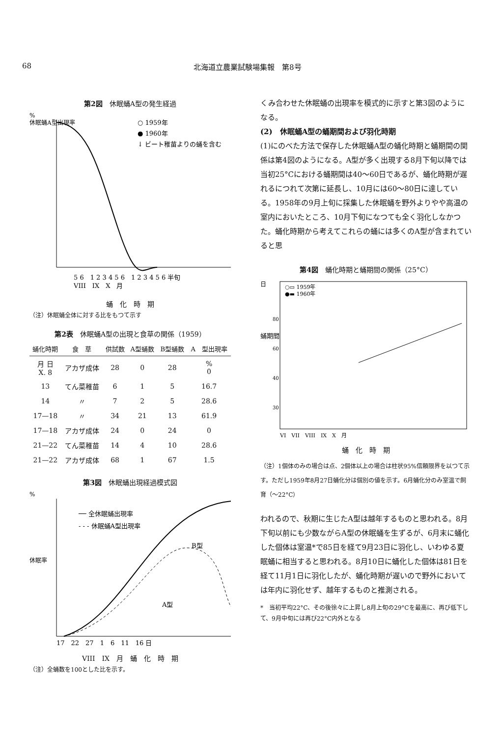68 北海道立農業試験場集報　第8号
第2図　休眠蛹A型の発生経過
%
休眠蛹A型出現率
○ 1959年
● 1960年
↓ ビート稚苗よりの蛹を含む
5 6　1 2 3 4 5 6　1 2 3 4 5 6 半旬
VIII　IX　X　月
蛹　化　時　期
（注）休眠蛹全体に対する比をもつて示す
第2表　休眠蛹A型の出現と食草の関係（1959）
| 蛹化時期 | 食 草 | 供試数 | A型蛹数 | B型蛹数 | A 型出現率 |
| --- | --- | --- | --- | --- | --- |
| 月 日 X. 8 | アカザ成体 | 28 | 0 | 28 | % 0 |
| 13 | てん菜稚苗 | 6 | 1 | 5 | 16.7 |
| 14 | 〃 | 7 | 2 | 5 | 28.6 |
| 17—18 | 〃 | 34 | 21 | 13 | 61.9 |
| 17—18 | アカザ成体 | 24 | 0 | 24 | 0 |
| 21—22 | てん菜稚苗 | 14 | 4 | 10 | 28.6 |
| 21—22 | アカザ成体 | 68 | 1 | 67 | 1.5 |
第3図　休眠蛹出現経過模式図
%
休眠率
── 全休眠蛹出現率
- - - 休眠蛹A型出現率
B型
A型
17　22　27　1　6　11　16 日
VIII　IX　月　蛹　化　時　期
（注）全蛹数を100とした比を示す。
くみ合わせた休眠蛹の出現率を模式的に示すと第3図のようになる。
(2)　休眠蛹A型の蛹期間および羽化時期
(1)にのべた方法で保存した休眠蛹A型の蛹化時期と蛹期間の関係は第4図のようになる。A型が多く出現する8月下旬以降では当初25°Cにおける蛹期間は40～60日であるが、蛹化時期が遅れるにつれて次第に延長し、10月には60～80日に達している。1958年の9月上旬に採集した休眠蛹を野外よりやや高温の室内においたところ、10月下旬になつても全く羽化しなかつた。蛹化時期から考えてこれらの蛹には多くのA型が含まれていると思
第4図　蛹化時期と蛹期間の関係（25°C）
日
蛹期間
○▭ 1959年
●▬ 1960年
80
60
40
30
VI　VII　VIII　IX　X　月
蛹　化　時　期
（注）1個体のみの場合は点、2個体以上の場合は柱状95%信頼限界を以つて示す。ただし1959年8月27日蛹化分は個別の値を示す。6月蛹化分のみ室温で飼育（～22°C）
われるので、秋期に生じたA型は越年するものと思われる。8月下旬以前にも少数ながらA型の休眠蛹を生ずるが、6月末に蛹化した個体は室温*で85日を経て9月23日に羽化し、いわゆる夏眠蛹に相当すると思われる。8月10日に蛹化した個体は81日を経て11月1日に羽化したが、蛹化時期が遅いので野外においては年内に羽化せず、越年するものと推測される。
*　当初平均22°C、その後徐々に上昇し8月上旬の29°Cを最高に、再び低下して、9月中旬には再び22°C内外となる